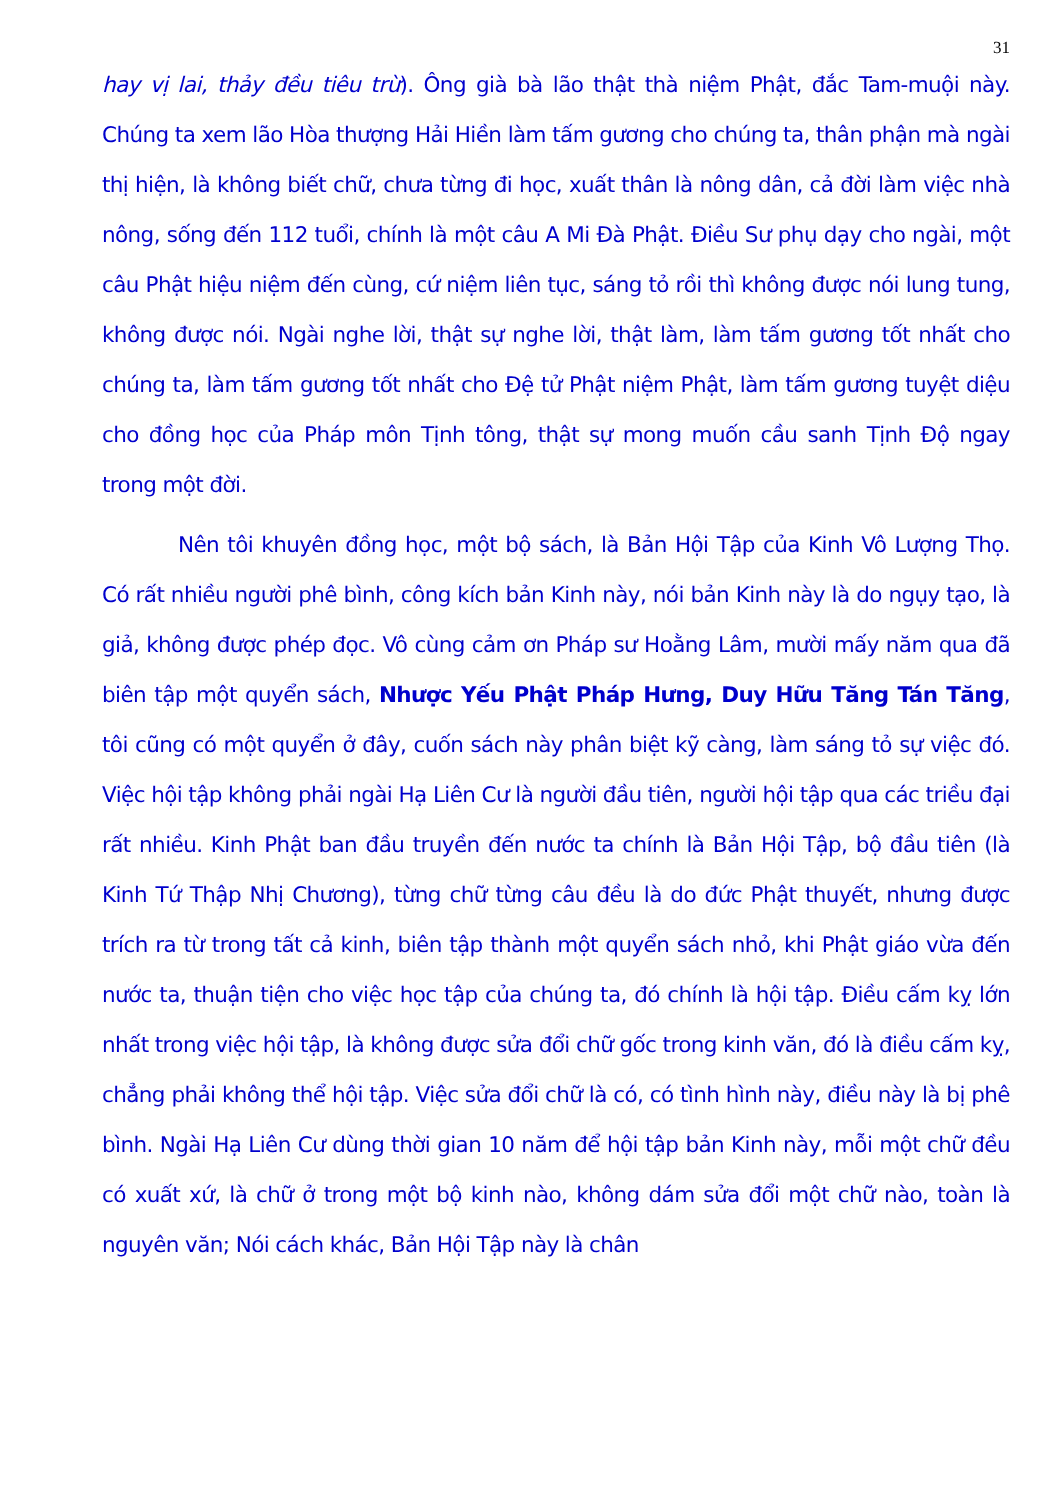31
hay vị lai, thảy đều tiêu trừ). Ông già bà lão thật thà niệm Phật, đắc Tam-muội này. Chúng ta xem lão Hòa thượng Hải Hiền làm tấm gương cho chúng ta, thân phận mà ngài thị hiện, là không biết chữ, chưa từng đi học, xuất thân là nông dân, cả đời làm việc nhà nông, sống đến 112 tuổi, chính là một câu A Mi Đà Phật. Điều Sư phụ dạy cho ngài, một câu Phật hiệu niệm đến cùng, cứ niệm liên tục, sáng tỏ rồi thì không được nói lung tung, không được nói. Ngài nghe lời, thật sự nghe lời, thật làm, làm tấm gương tốt nhất cho chúng ta, làm tấm gương tốt nhất cho Đệ tử Phật niệm Phật, làm tấm gương tuyệt diệu cho đồng học của Pháp môn Tịnh tông, thật sự mong muốn cầu sanh Tịnh Độ ngay trong một đời.
Nên tôi khuyên đồng học, một bộ sách, là Bản Hội Tập của Kinh Vô Lượng Thọ. Có rất nhiều người phê bình, công kích bản Kinh này, nói bản Kinh này là do ngụy tạo, là giả, không được phép đọc. Vô cùng cảm ơn Pháp sư Hoằng Lâm, mười mấy năm qua đã biên tập một quyển sách, Nhược Yếu Phật Pháp Hưng, Duy Hữu Tăng Tán Tăng, tôi cũng có một quyển ở đây, cuốn sách này phân biệt kỹ càng, làm sáng tỏ sự việc đó. Việc hội tập không phải ngài Hạ Liên Cư là người đầu tiên, người hội tập qua các triều đại rất nhiều. Kinh Phật ban đầu truyền đến nước ta chính là Bản Hội Tập, bộ đầu tiên (là Kinh Tứ Thập Nhị Chương), từng chữ từng câu đều là do đức Phật thuyết, nhưng được trích ra từ trong tất cả kinh, biên tập thành một quyển sách nhỏ, khi Phật giáo vừa đến nước ta, thuận tiện cho việc học tập của chúng ta, đó chính là hội tập. Điều cấm kỵ lớn nhất trong việc hội tập, là không được sửa đổi chữ gốc trong kinh văn, đó là điều cấm kỵ, chẳng phải không thể hội tập. Việc sửa đổi chữ là có, có tình hình này, điều này là bị phê bình. Ngài Hạ Liên Cư dùng thời gian 10 năm để hội tập bản Kinh này, mỗi một chữ đều có xuất xứ, là chữ ở trong một bộ kinh nào, không dám sửa đổi một chữ nào, toàn là nguyên văn; Nói cách khác, Bản Hội Tập này là chân